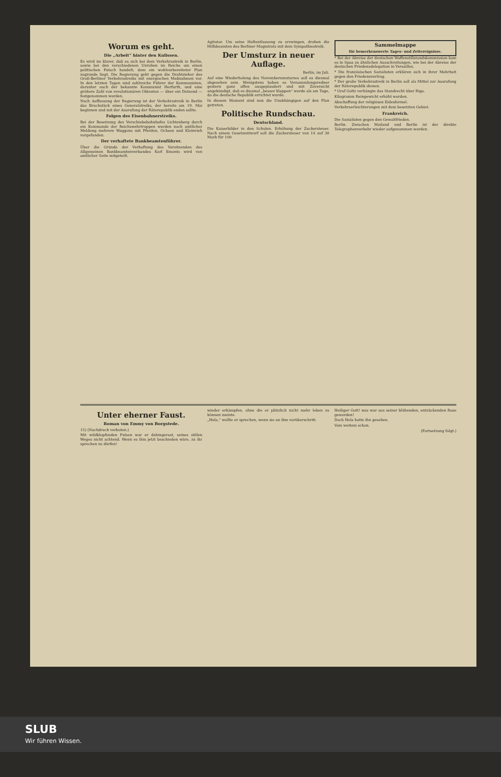Worum es geht.
Die „Arbeit“ hinter den Kulissen.
Es wird im klarer, daß es sich bei dem Verkehrsstreik in Berlin, sowie bei den verschiedenen Unruhen im Reiche um einen politischen Putsch handelt, dem ein wohlvorbereiteter Plan zugrunde liegt. Die Regierung geht gegen die Drahtzieher des Groß-Berliner Verkehrsstreiks mit energischen Maßnahmen vor. In den letzten Tagen sind zahlreiche Führer der Kommunisten, darunter auch der bekannte Kommunist Herfurth, und eine größere Zahl von revolutionären Obleuten — über ein Dutzend — festgenommen worden.
Nach Auffassung der Regierung ist der Verkehrsstreik in Berlin das Bruchstück eines Generalstreiks, der bereits am 19. Mai beginnen und mit der Ausrufung der Räterepublik enden sollte.
Folgen des Eisenbahnerstreiks.
Bei der Besetzung des Verschiebebahnhofes Lichtenberg durch ein Kommando der Reichswehrtruppen wurden nach amtlicher Meldung mehrere Waggons mit Pferden, Ochsen und Kleinvieh vorgefunden.
Der verhaftete Bankbeamtenführer.
Über die Gründe der Verhaftung des Vorsitzenden des Allgemeinen Bankbeamtenverbandes Karl Emonts wird von amtlicher Seite mitgeteilt.
Agitator. Um seine Haftentlassung zu erzwingen, drohen die Hilfsbeamten des Berliner Magistrats mit dem Sympathiestreik.
Der Umsturz in neuer Auflage.
Berlin, im Juli.
Auf eine Wiederholung des Novemberumsturzes soll es diesmal abgesehen sein. Wenigstens haben es Versammlungsredner gestern ganz offen ausgeplaudert und mit Zuversicht angekündigt, daß es diesmal „besser klappen“ werde als am Tage, da die deutsche Republik errichtet wurde.
In diesem Moment sind nun die Unabhängigen auf den Plan getreten.
Politische Rundschau.
Deutschland.
Die Kaiserbilder in den Schulen. Erhöhung der Zuckersteuer. Nach einem Gesetzentwurf soll die Zuckersteuer von 14 auf 30 Mark für 100
Sammelmappe
für bemerkenswerte Tages- und Zeitereignisse.
* Bei der Abreise der deutschen Waffenstillstandskommission kam es in Spaa zu ähnlichen Ausschreitungen, wie bei der Abreise der deutschen Friedensdelegation in Versailles.
* Die französischen Sozialisten erklären sich in ihrer Mehrheit gegen den Friedensvertrag.
* Der große Verkehrsstreik in Berlin soll als Mittel zur Ausrufung der Räterepublik dienen.
* Graf Goltz verhängte das Standrecht über Riga.
Kilogramm Reingewicht erhöht worden.
Abschaffung der religiösen Eidesformel.
Verkehrserleichterungen mit dem besetzten Gebiet.
Frankreich.
Die Sozialisten gegen den Gewaltfrieden.
Berlin. Zwischen Mailand und Berlin ist der direkte Telegraphenverkehr wieder aufgenommen worden.
Unter eherner Faust.
Roman von Emmy von Borgstede.
15) (Nachdruck verboten.)
Mit wildklopfenden Pulsen war er dahingerast, seines stillen Weges nicht achtend. Wenn es ihm jetzt beschieden wäre, zu ihr sprechen zu dürfen!
wieder erkämpfen, ohne die er plötzlich nicht mehr leben zu können meinte.
„Hela,“ wollte er sprechen, wenn sie an ihm vorüberschritt.
Heiliger Gott! was war aus seiner blühenden, entzückenden Rose geworden!
Doch Hela hatte ihn gesehen.
Vom weitem schon.
(Fortsetzung folgt.)
SLUB
Wir führen Wissen.